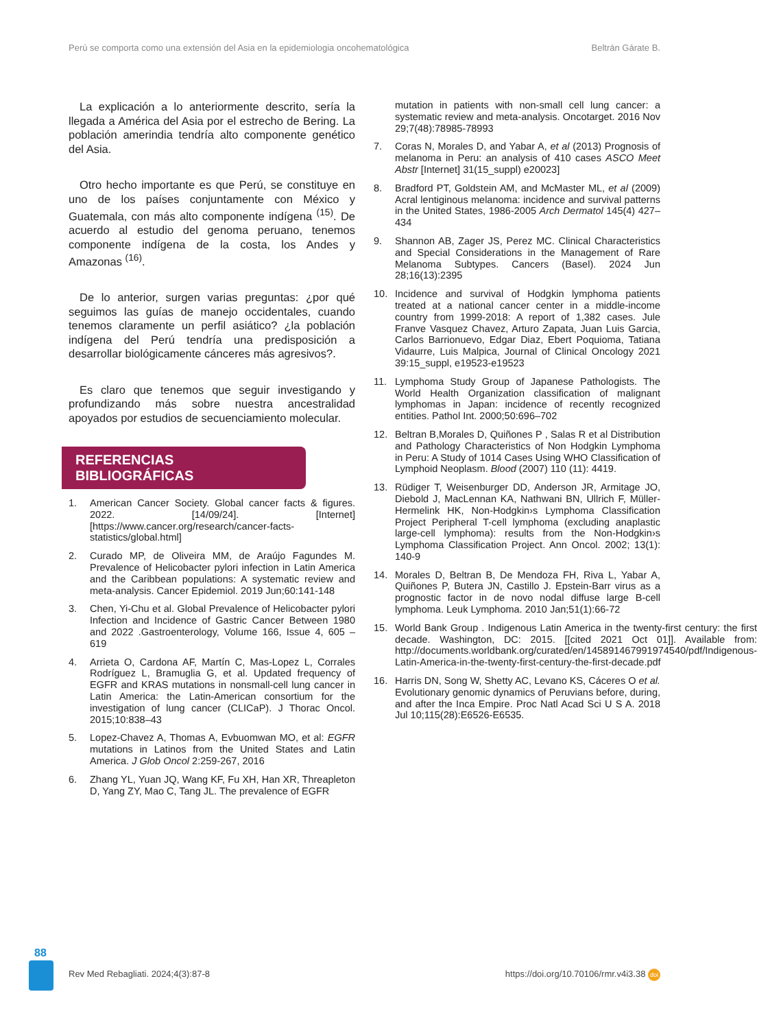Perú se comporta como una extensión del Asia en la epidemiologia oncohematológica Beltrán Gárate B.
La explicación a lo anteriormente descrito, sería la llegada a América del Asia por el estrecho de Bering. La población amerindia tendría alto componente genético del Asia.
Otro hecho importante es que Perú, se constituye en uno de los países conjuntamente con México y Guatemala, con más alto componente indígena <sup>(15)</sup>. De acuerdo al estudio del genoma peruano, tenemos componente indígena de la costa, los Andes y Amazonas <sup>(16)</sup>.
De lo anterior, surgen varias preguntas: ¿por qué seguimos las guías de manejo occidentales, cuando tenemos claramente un perfil asiático? ¿la población indígena del Perú tendría una predisposición a desarrollar biológicamente cánceres más agresivos?.
Es claro que tenemos que seguir investigando y profundizando más sobre nuestra ancestralidad apoyados por estudios de secuenciamiento molecular.
REFERENCIAS BIBLIOGRÁFICAS
1. American Cancer Society. Global cancer facts & figures. 2022. [14/09/24]. [Internet] [https://www.cancer.org/research/cancer-facts-statistics/global.html]
2. Curado MP, de Oliveira MM, de Araújo Fagundes M. Prevalence of Helicobacter pylori infection in Latin America and the Caribbean populations: A systematic review and meta-analysis. Cancer Epidemiol. 2019 Jun;60:141-148
3. Chen, Yi-Chu et al. Global Prevalence of Helicobacter pylori Infection and Incidence of Gastric Cancer Between 1980 and 2022 .Gastroenterology, Volume 166, Issue 4, 605 – 619
4. Arrieta O, Cardona AF, Martín C, Mas-Lopez L, Corrales Rodríguez L, Bramuglia G, et al. Updated frequency of EGFR and KRAS mutations in nonsmall-cell lung cancer in Latin America: the Latin-American consortium for the investigation of lung cancer (CLICaP). J Thorac Oncol. 2015;10:838–43
5. Lopez-Chavez A, Thomas A, Evbuomwan MO, et al: EGFR mutations in Latinos from the United States and Latin America. J Glob Oncol 2:259-267, 2016
6. Zhang YL, Yuan JQ, Wang KF, Fu XH, Han XR, Threapleton D, Yang ZY, Mao C, Tang JL. The prevalence of EGFR
mutation in patients with non-small cell lung cancer: a systematic review and meta-analysis. Oncotarget. 2016 Nov 29;7(48):78985-78993
7. Coras N, Morales D, and Yabar A, et al (2013) Prognosis of melanoma in Peru: an analysis of 410 cases ASCO Meet Abstr [Internet] 31(15_suppl) e20023]
8. Bradford PT, Goldstein AM, and McMaster ML, et al (2009) Acral lentiginous melanoma: incidence and survival patterns in the United States, 1986-2005 Arch Dermatol 145(4) 427–434
9. Shannon AB, Zager JS, Perez MC. Clinical Characteristics and Special Considerations in the Management of Rare Melanoma Subtypes. Cancers (Basel). 2024 Jun 28;16(13):2395
10. Incidence and survival of Hodgkin lymphoma patients treated at a national cancer center in a middle-income country from 1999-2018: A report of 1,382 cases. Jule Franve Vasquez Chavez, Arturo Zapata, Juan Luis Garcia, Carlos Barrionuevo, Edgar Diaz, Ebert Poquioma, Tatiana Vidaurre, Luis Malpica, Journal of Clinical Oncology 2021 39:15_suppl, e19523-e19523
11. Lymphoma Study Group of Japanese Pathologists. The World Health Organization classification of malignant lymphomas in Japan: incidence of recently recognized entities. Pathol Int. 2000;50:696–702
12. Beltran B,Morales D, Quiñones P , Salas R et al Distribution and Pathology Characteristics of Non Hodgkin Lymphoma in Peru: A Study of 1014 Cases Using WHO Classification of Lymphoid Neoplasm. Blood (2007) 110 (11): 4419.
13. Rüdiger T, Weisenburger DD, Anderson JR, Armitage JO, Diebold J, MacLennan KA, Nathwani BN, Ullrich F, Müller-Hermelink HK, Non-Hodgkin›s Lymphoma Classification Project Peripheral T-cell lymphoma (excluding anaplastic large-cell lymphoma): results from the Non-Hodgkin›s Lymphoma Classification Project. Ann Oncol. 2002; 13(1): 140-9
14. Morales D, Beltran B, De Mendoza FH, Riva L, Yabar A, Quiñones P, Butera JN, Castillo J. Epstein-Barr virus as a prognostic factor in de novo nodal diffuse large B-cell lymphoma. Leuk Lymphoma. 2010 Jan;51(1):66-72
15. World Bank Group . Indigenous Latin America in the twenty-first century: the first decade. Washington, DC: 2015. [[cited 2021 Oct 01]]. Available from: http://documents.worldbank.org/curated/en/145891467991974540/pdf/Indigenous-Latin-America-in-the-twenty-first-century-the-first-decade.pdf
16. Harris DN, Song W, Shetty AC, Levano KS, Cáceres O et al. Evolutionary genomic dynamics of Peruvians before, during, and after the Inca Empire. Proc Natl Acad Sci U S A. 2018 Jul 10;115(28):E6526-E6535.
88
Rev Med Rebagliati. 2024;4(3):87-8 https://doi.org/10.70106/rmr.v4i3.38 doi